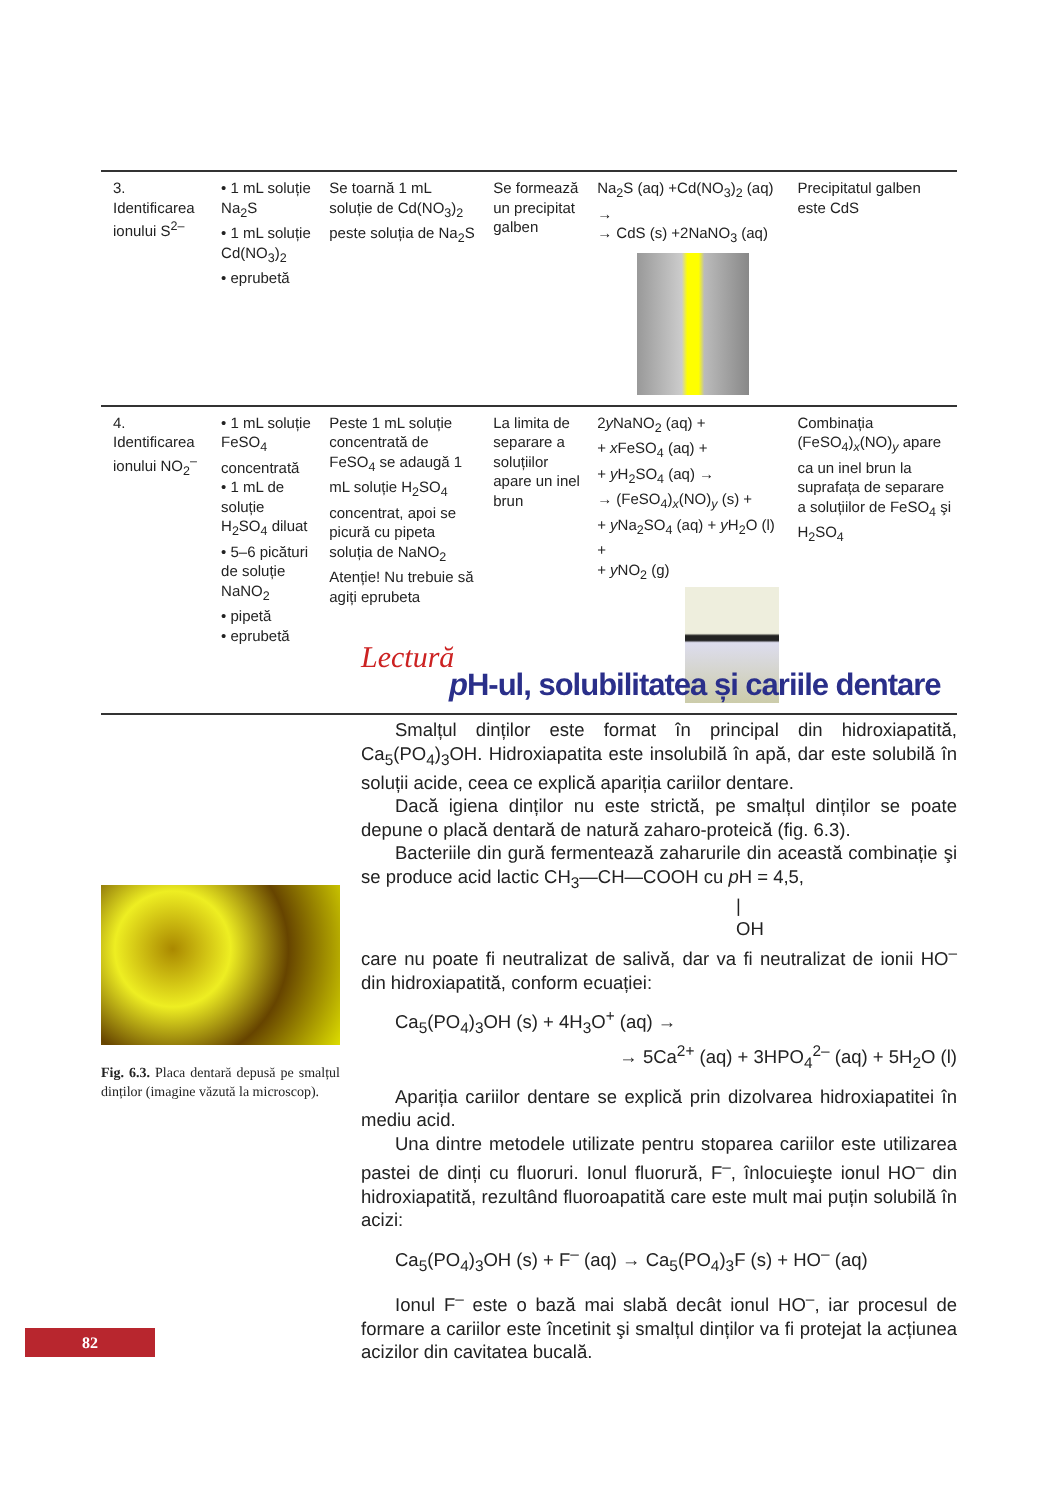| 3. Identificarea ionului S<sup>2–</sup> | • 1 mL soluție Na<sub>2</sub>S • 1 mL soluție Cd(NO<sub>3</sub>)<sub>2</sub> • eprubetă | Se toarnă 1 mL soluție de Cd(NO<sub>3</sub>)<sub>2</sub> peste soluția de Na<sub>2</sub>S | Se formează un precipitat galben | Na<sub>2</sub>S (aq) +Cd(NO<sub>3</sub>)<sub>2</sub> (aq) → → CdS (s) +2NaNO<sub>3</sub> (aq) | Precipitatul galben este CdS |
| 4. Identificarea ionului NO<sub>2</sub><sup>–</sup> | • 1 mL soluție FeSO<sub>4</sub> concentrată • 1 mL de soluție H<sub>2</sub>SO<sub>4</sub> diluat • 5–6 picături de soluție NaNO<sub>2</sub> • pipetă • eprubetă | Peste 1 mL soluție concentrată de FeSO<sub>4</sub> se adaugă 1 mL soluție H<sub>2</sub>SO<sub>4</sub> concentrat, apoi se picură cu pipeta soluția de NaNO<sub>2</sub> Atenție! Nu trebuie să agiți eprubeta | La limita de separare a soluțiilor apare un inel brun | 2 y NaNO<sub>2</sub> (aq) + + x FeSO<sub>4</sub> (aq) + + y H<sub>2</sub>SO<sub>4</sub> (aq) → → (FeSO<sub>4</sub>)<sub>x</sub>(NO)<sub>y</sub> (s) + + y Na<sub>2</sub>SO<sub>4</sub> (aq) + y H<sub>2</sub>O (l) + + y NO<sub>2</sub> (g) | Combinația (FeSO<sub>4</sub>)<sub>x</sub>(NO)<sub>y</sub> apare ca un inel brun la suprafața de separare a soluțiilor de FeSO<sub>4</sub> şi H<sub>2</sub>SO<sub>4</sub> |
Fig. 6.3. Placa dentară depusă pe smalțul dinților (imagine văzută la microscop).
Lectură
p H-ul, solubilitatea și cariile dentare
Smalțul dinților este format în principal din hidroxiapatită, Ca<sub>5</sub>(PO<sub>4</sub>)<sub>3</sub>OH. Hidroxiapatita este insolubilă în apă, dar este solubilă în soluții acide, ceea ce explică apariția cariilor dentare.
Dacă igiena dinților nu este strictă, pe smalțul dinților se poate depune o placă dentară de natură zaharo-proteică (fig. 6.3).
Bacteriile din gură fermentează zaharurile din această combinație şi se produce acid lactic CH<sub>3</sub>—CH—COOH cu p H = 4,5,
|
OH
care nu poate fi neutralizat de salivă, dar va fi neutralizat de ionii HO<sup>–</sup> din hidroxiapatită, conform ecuației:
Ca<sub>5</sub>(PO<sub>4</sub>)<sub>3</sub>OH (s) + 4H<sub>3</sub>O<sup>+</sup> (aq) →
→ 5Ca<sup>2+</sup> (aq) + 3HPO<sub>4</sub><sup>2–</sup> (aq) + 5H<sub>2</sub>O (l)
Apariția cariilor dentare se explică prin dizolvarea hidroxiapatitei în mediu acid.
Una dintre metodele utilizate pentru stoparea cariilor este utilizarea pastei de dinți cu fluoruri. Ionul fluorură, F<sup>–</sup>, înlocuieşte ionul HO<sup>–</sup> din hidroxiapatită, rezultând fluoroapatită care este mult mai puțin solubilă în acizi:
Ca<sub>5</sub>(PO<sub>4</sub>)<sub>3</sub>OH (s) + F<sup>–</sup> (aq) → Ca<sub>5</sub>(PO<sub>4</sub>)<sub>3</sub>F (s) + HO<sup>–</sup> (aq)
Ionul F<sup>–</sup> este o bază mai slabă decât ionul HO<sup>–</sup>, iar procesul de formare a cariilor este încetinit şi smalțul dinților va fi protejat la acțiunea acizilor din cavitatea bucală.
82